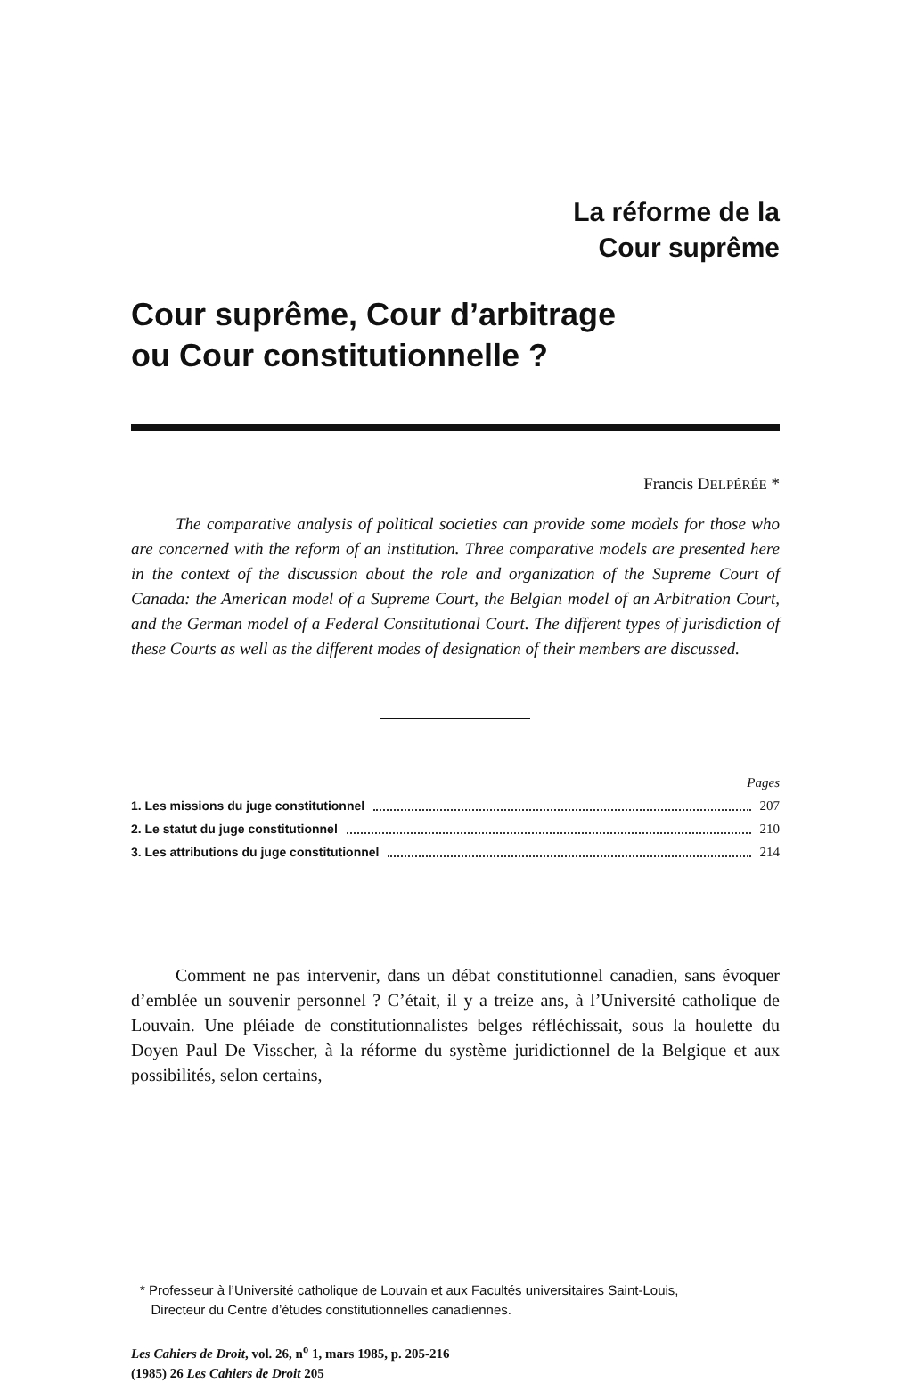La réforme de la
Cour suprême
Cour suprême, Cour d’arbitrage
ou Cour constitutionnelle ?
Francis DELPÉRÉE *
The comparative analysis of political societies can provide some models for those who are concerned with the reform of an institution. Three comparative models are presented here in the context of the discussion about the role and organization of the Supreme Court of Canada: the American model of a Supreme Court, the Belgian model of an Arbitration Court, and the German model of a Federal Constitutional Court. The different types of jurisdiction of these Courts as well as the different modes of designation of their members are discussed.
Pages
1. Les missions du juge constitutionnel 207
2. Le statut du juge constitutionnel 210
3. Les attributions du juge constitutionnel 214
Comment ne pas intervenir, dans un débat constitutionnel canadien, sans évoquer d’emblée un souvenir personnel ? C’était, il y a treize ans, à l’Université catholique de Louvain. Une pléiade de constitutionnalistes belges réfléchissait, sous la houlette du Doyen Paul De Visscher, à la réforme du système juridictionnel de la Belgique et aux possibilités, selon certains,
* Professeur à l’Université catholique de Louvain et aux Facultés universitaires Saint-Louis,
Directeur du Centre d’études constitutionnelles canadiennes.
Les Cahiers de Droit, vol. 26, n<sup>o</sup> 1, mars 1985, p. 205-216
(1985) 26 Les Cahiers de Droit 205